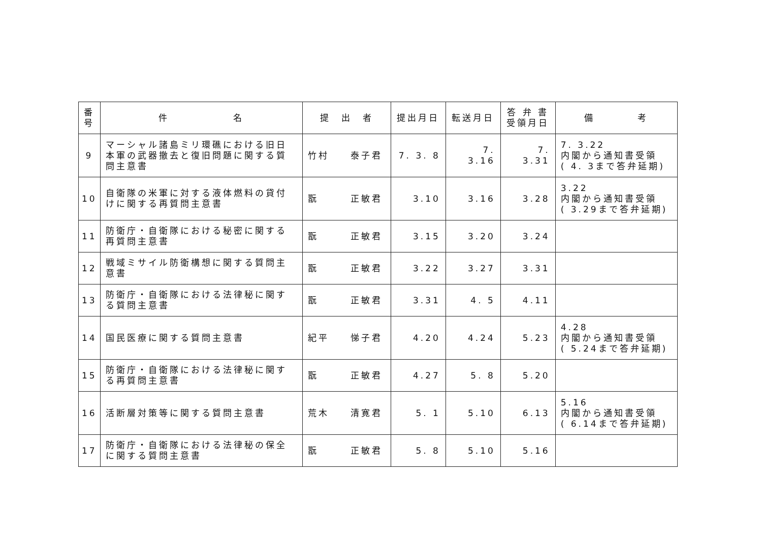| 番 号 | 件 名 | 提 出 者 | 提出月日 | 転送月日 | 答 弁 書 受領月日 | 備 考 |
| --- | --- | --- | --- | --- | --- | --- |
| 9 | マーシャル諸島ミリ環礁における旧日本軍の武器撤去と復旧問題に関する質問主意書 | 竹村 泰子君 | 7. 3. 8 | 7. 3.16 | 7. 3.31 | 7. 3.22 内閣から通知書受領 ( 4. 3まで答弁延期) |
| 10 | 自衛隊の米軍に対する液体燃料の貸付けに関する再質問主意書 | 翫 正敏君 | 3.10 | 3.16 | 3.28 | 3.22 内閣から通知書受領 ( 3.29まで答弁延期) |
| 11 | 防衛庁・自衛隊における秘密に関する再質問主意書 | 翫 正敏君 | 3.15 | 3.20 | 3.24 | |
| 12 | 戦域ミサイル防衛構想に関する質問主意書 | 翫 正敏君 | 3.22 | 3.27 | 3.31 | |
| 13 | 防衛庁・自衛隊における法律秘に関する質問主意書 | 翫 正敏君 | 3.31 | 4. 5 | 4.11 | |
| 14 | 国民医療に関する質問主意書 | 紀平 悌子君 | 4.20 | 4.24 | 5.23 | 4.28 内閣から通知書受領 ( 5.24まで答弁延期) |
| 15 | 防衛庁・自衛隊における法律秘に関する再質問主意書 | 翫 正敏君 | 4.27 | 5. 8 | 5.20 | |
| 16 | 活断層対策等に関する質問主意書 | 荒木 清寛君 | 5. 1 | 5.10 | 6.13 | 5.16 内閣から通知書受領 ( 6.14まで答弁延期) |
| 17 | 防衛庁・自衛隊における法律秘の保全に関する質問主意書 | 翫 正敏君 | 5. 8 | 5.10 | 5.16 | |